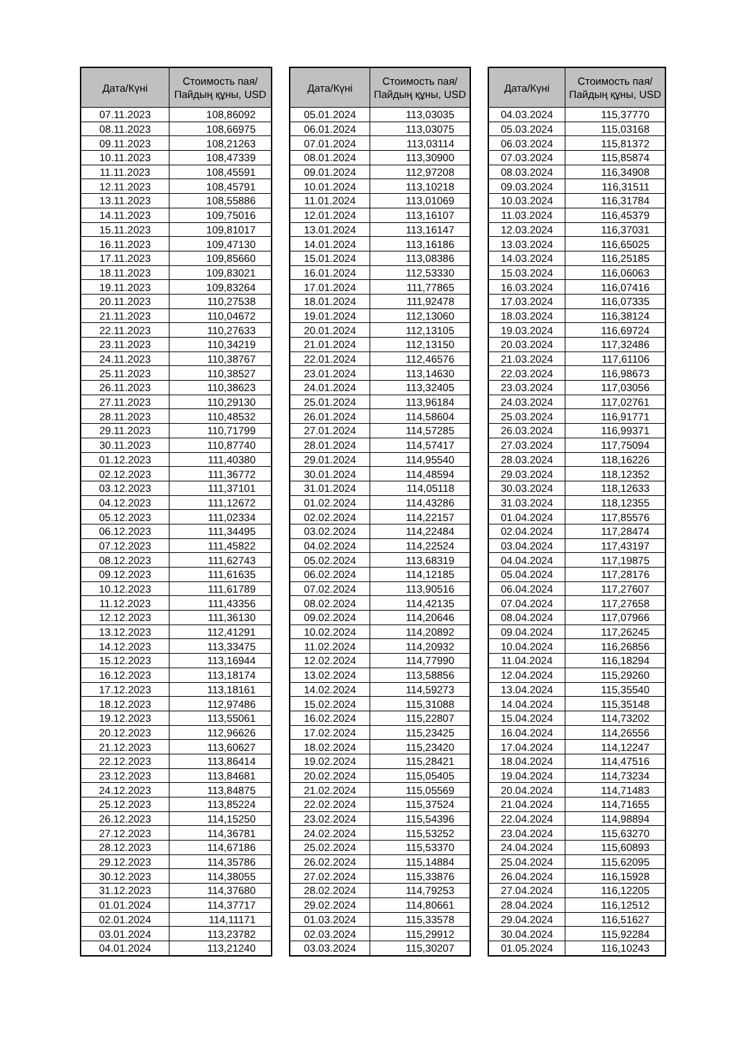| Дата/Күні | Стоимость пая/ Пайдың құны, USD |
| --- | --- |
| 07.11.2023 | 108,86092 |
| 08.11.2023 | 108,66975 |
| 09.11.2023 | 108,21263 |
| 10.11.2023 | 108,47339 |
| 11.11.2023 | 108,45591 |
| 12.11.2023 | 108,45791 |
| 13.11.2023 | 108,55886 |
| 14.11.2023 | 109,75016 |
| 15.11.2023 | 109,81017 |
| 16.11.2023 | 109,47130 |
| 17.11.2023 | 109,85660 |
| 18.11.2023 | 109,83021 |
| 19.11.2023 | 109,83264 |
| 20.11.2023 | 110,27538 |
| 21.11.2023 | 110,04672 |
| 22.11.2023 | 110,27633 |
| 23.11.2023 | 110,34219 |
| 24.11.2023 | 110,38767 |
| 25.11.2023 | 110,38527 |
| 26.11.2023 | 110,38623 |
| 27.11.2023 | 110,29130 |
| 28.11.2023 | 110,48532 |
| 29.11.2023 | 110,71799 |
| 30.11.2023 | 110,87740 |
| 01.12.2023 | 111,40380 |
| 02.12.2023 | 111,36772 |
| 03.12.2023 | 111,37101 |
| 04.12.2023 | 111,12672 |
| 05.12.2023 | 111,02334 |
| 06.12.2023 | 111,34495 |
| 07.12.2023 | 111,45822 |
| 08.12.2023 | 111,62743 |
| 09.12.2023 | 111,61635 |
| 10.12.2023 | 111,61789 |
| 11.12.2023 | 111,43356 |
| 12.12.2023 | 111,36130 |
| 13.12.2023 | 112,41291 |
| 14.12.2023 | 113,33475 |
| 15.12.2023 | 113,16944 |
| 16.12.2023 | 113,18174 |
| 17.12.2023 | 113,18161 |
| 18.12.2023 | 112,97486 |
| 19.12.2023 | 113,55061 |
| 20.12.2023 | 112,96626 |
| 21.12.2023 | 113,60627 |
| 22.12.2023 | 113,86414 |
| 23.12.2023 | 113,84681 |
| 24.12.2023 | 113,84875 |
| 25.12.2023 | 113,85224 |
| 26.12.2023 | 114,15250 |
| 27.12.2023 | 114,36781 |
| 28.12.2023 | 114,67186 |
| 29.12.2023 | 114,35786 |
| 30.12.2023 | 114,38055 |
| 31.12.2023 | 114,37680 |
| 01.01.2024 | 114,37717 |
| 02.01.2024 | 114,11171 |
| 03.01.2024 | 113,23782 |
| 04.01.2024 | 113,21240 |
| Дата/Күні | Стоимость пая/ Пайдың құны, USD |
| --- | --- |
| 05.01.2024 | 113,03035 |
| 06.01.2024 | 113,03075 |
| 07.01.2024 | 113,03114 |
| 08.01.2024 | 113,30900 |
| 09.01.2024 | 112,97208 |
| 10.01.2024 | 113,10218 |
| 11.01.2024 | 113,01069 |
| 12.01.2024 | 113,16107 |
| 13.01.2024 | 113,16147 |
| 14.01.2024 | 113,16186 |
| 15.01.2024 | 113,08386 |
| 16.01.2024 | 112,53330 |
| 17.01.2024 | 111,77865 |
| 18.01.2024 | 111,92478 |
| 19.01.2024 | 112,13060 |
| 20.01.2024 | 112,13105 |
| 21.01.2024 | 112,13150 |
| 22.01.2024 | 112,46576 |
| 23.01.2024 | 113,14630 |
| 24.01.2024 | 113,32405 |
| 25.01.2024 | 113,96184 |
| 26.01.2024 | 114,58604 |
| 27.01.2024 | 114,57285 |
| 28.01.2024 | 114,57417 |
| 29.01.2024 | 114,95540 |
| 30.01.2024 | 114,48594 |
| 31.01.2024 | 114,05118 |
| 01.02.2024 | 114,43286 |
| 02.02.2024 | 114,22157 |
| 03.02.2024 | 114,22484 |
| 04.02.2024 | 114,22524 |
| 05.02.2024 | 113,68319 |
| 06.02.2024 | 114,12185 |
| 07.02.2024 | 113,90516 |
| 08.02.2024 | 114,42135 |
| 09.02.2024 | 114,20646 |
| 10.02.2024 | 114,20892 |
| 11.02.2024 | 114,20932 |
| 12.02.2024 | 114,77990 |
| 13.02.2024 | 113,58856 |
| 14.02.2024 | 114,59273 |
| 15.02.2024 | 115,31088 |
| 16.02.2024 | 115,22807 |
| 17.02.2024 | 115,23425 |
| 18.02.2024 | 115,23420 |
| 19.02.2024 | 115,28421 |
| 20.02.2024 | 115,05405 |
| 21.02.2024 | 115,05569 |
| 22.02.2024 | 115,37524 |
| 23.02.2024 | 115,54396 |
| 24.02.2024 | 115,53252 |
| 25.02.2024 | 115,53370 |
| 26.02.2024 | 115,14884 |
| 27.02.2024 | 115,33876 |
| 28.02.2024 | 114,79253 |
| 29.02.2024 | 114,80661 |
| 01.03.2024 | 115,33578 |
| 02.03.2024 | 115,29912 |
| 03.03.2024 | 115,30207 |
| Дата/Күні | Стоимость пая/ Пайдың құны, USD |
| --- | --- |
| 04.03.2024 | 115,37770 |
| 05.03.2024 | 115,03168 |
| 06.03.2024 | 115,81372 |
| 07.03.2024 | 115,85874 |
| 08.03.2024 | 116,34908 |
| 09.03.2024 | 116,31511 |
| 10.03.2024 | 116,31784 |
| 11.03.2024 | 116,45379 |
| 12.03.2024 | 116,37031 |
| 13.03.2024 | 116,65025 |
| 14.03.2024 | 116,25185 |
| 15.03.2024 | 116,06063 |
| 16.03.2024 | 116,07416 |
| 17.03.2024 | 116,07335 |
| 18.03.2024 | 116,38124 |
| 19.03.2024 | 116,69724 |
| 20.03.2024 | 117,32486 |
| 21.03.2024 | 117,61106 |
| 22.03.2024 | 116,98673 |
| 23.03.2024 | 117,03056 |
| 24.03.2024 | 117,02761 |
| 25.03.2024 | 116,91771 |
| 26.03.2024 | 116,99371 |
| 27.03.2024 | 117,75094 |
| 28.03.2024 | 118,16226 |
| 29.03.2024 | 118,12352 |
| 30.03.2024 | 118,12633 |
| 31.03.2024 | 118,12355 |
| 01.04.2024 | 117,85576 |
| 02.04.2024 | 117,28474 |
| 03.04.2024 | 117,43197 |
| 04.04.2024 | 117,19875 |
| 05.04.2024 | 117,28176 |
| 06.04.2024 | 117,27607 |
| 07.04.2024 | 117,27658 |
| 08.04.2024 | 117,07966 |
| 09.04.2024 | 117,26245 |
| 10.04.2024 | 116,26856 |
| 11.04.2024 | 116,18294 |
| 12.04.2024 | 115,29260 |
| 13.04.2024 | 115,35540 |
| 14.04.2024 | 115,35148 |
| 15.04.2024 | 114,73202 |
| 16.04.2024 | 114,26556 |
| 17.04.2024 | 114,12247 |
| 18.04.2024 | 114,47516 |
| 19.04.2024 | 114,73234 |
| 20.04.2024 | 114,71483 |
| 21.04.2024 | 114,71655 |
| 22.04.2024 | 114,98894 |
| 23.04.2024 | 115,63270 |
| 24.04.2024 | 115,60893 |
| 25.04.2024 | 115,62095 |
| 26.04.2024 | 116,15928 |
| 27.04.2024 | 116,12205 |
| 28.04.2024 | 116,12512 |
| 29.04.2024 | 116,51627 |
| 30.04.2024 | 115,92284 |
| 01.05.2024 | 116,10243 |